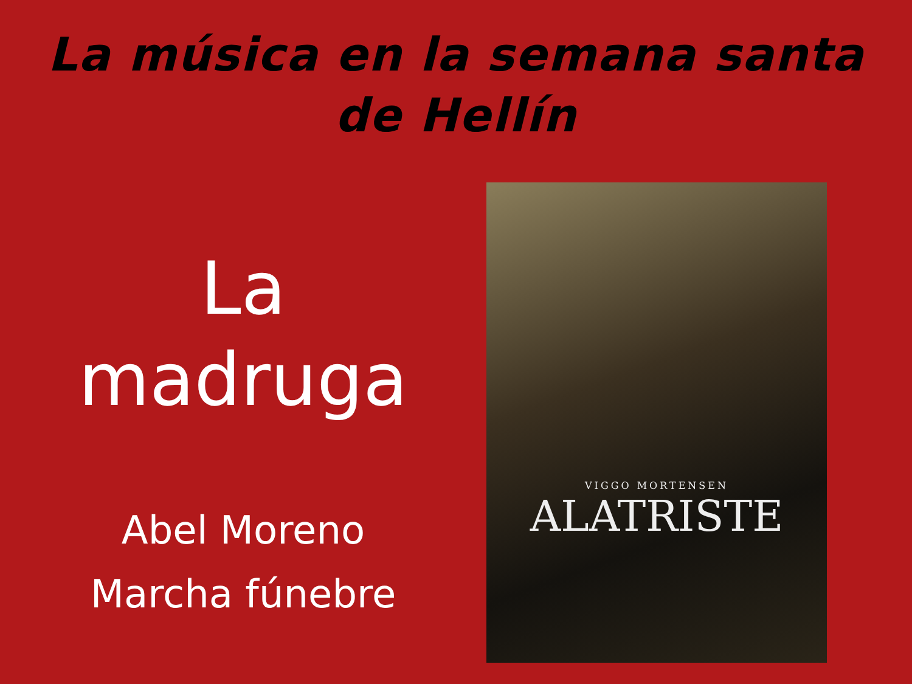La música en la semana santa
de Hellín
La
madruga
Abel Moreno
Marcha fúnebre
VIGGO MORTENSEN
ALATRISTE